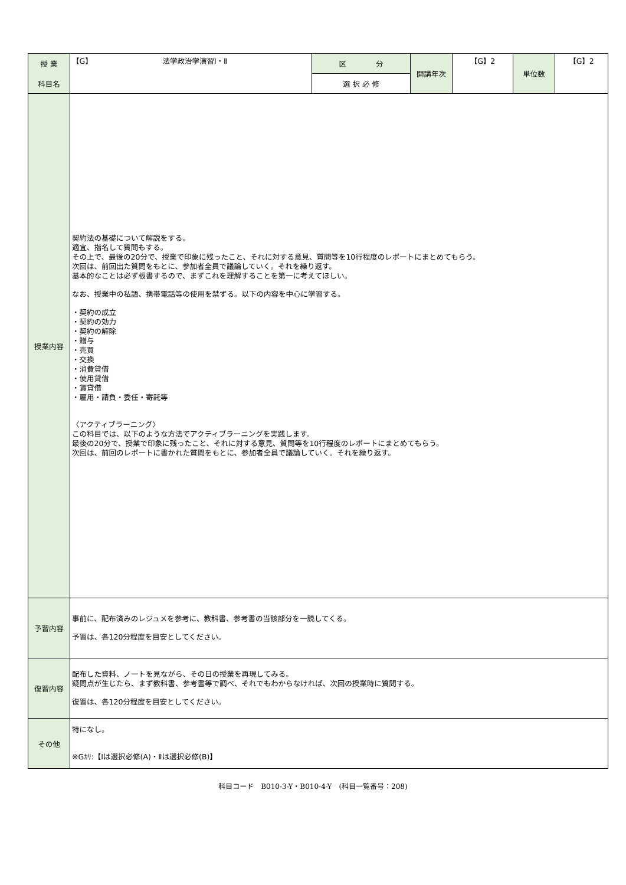| 授 業 科目名 | 【G】 法学政治学演習Ⅰ・Ⅱ | 区 分 | 開講年次 | 【G】2 | 単位数 | 【G】2 |
| | | 選 択 必 修 | | | | |
| 授業内容 | 契約法の基礎について解説をする。 適宜、指名して質問もする。 その上で、最後の20分で、授業で印象に残ったこと、それに対する意見、質問等を10行程度のレポートにまとめてもらう。 次回は、前回出た質問をもとに、参加者全員で議論していく。それを繰り返す。 基本的なことは必ず板書するので、まずこれを理解することを第一に考えてほしい。 なお、授業中の私語、携帯電話等の使用を禁ずる。以下の内容を中心に学習する。 ・契約の成立 ・契約の効力 ・契約の解除 ・贈与 ・売買 ・交換 ・消費貸借 ・使用貸借 ・賃貸借 ・雇用・請負・委任・寄託等 〈アクティブラーニング〉 この科目では、以下のような方法でアクティブラーニングを実践します。 最後の20分で、授業で印象に残ったこと、それに対する意見、質問等を10行程度のレポートにまとめてもらう。 次回は、前回のレポートに書かれた質問をもとに、参加者全員で議論していく。それを繰り返す。 | | | | | |
| 予習内容 | 事前に、配布済みのレジュメを参考に、教科書、参考書の当該部分を一読してくる。 予習は、各120分程度を目安としてください。 | | | | | |
| 復習内容 | 配布した資料、ノートを見ながら、その日の授業を再現してみる。 疑問点が生じたら、まず教科書、参考書等で調べ、それでもわからなければ、次回の授業時に質問する。 復習は、各120分程度を目安としてください。 | | | | | |
| その他 | 特になし。 ※Gｶﾘ:【Ⅰは選択必修(A)・Ⅱは選択必修(B)】 | | | | | |
科目コード　B010-3-Y・B010-4-Y　(科目一覧番号：208)